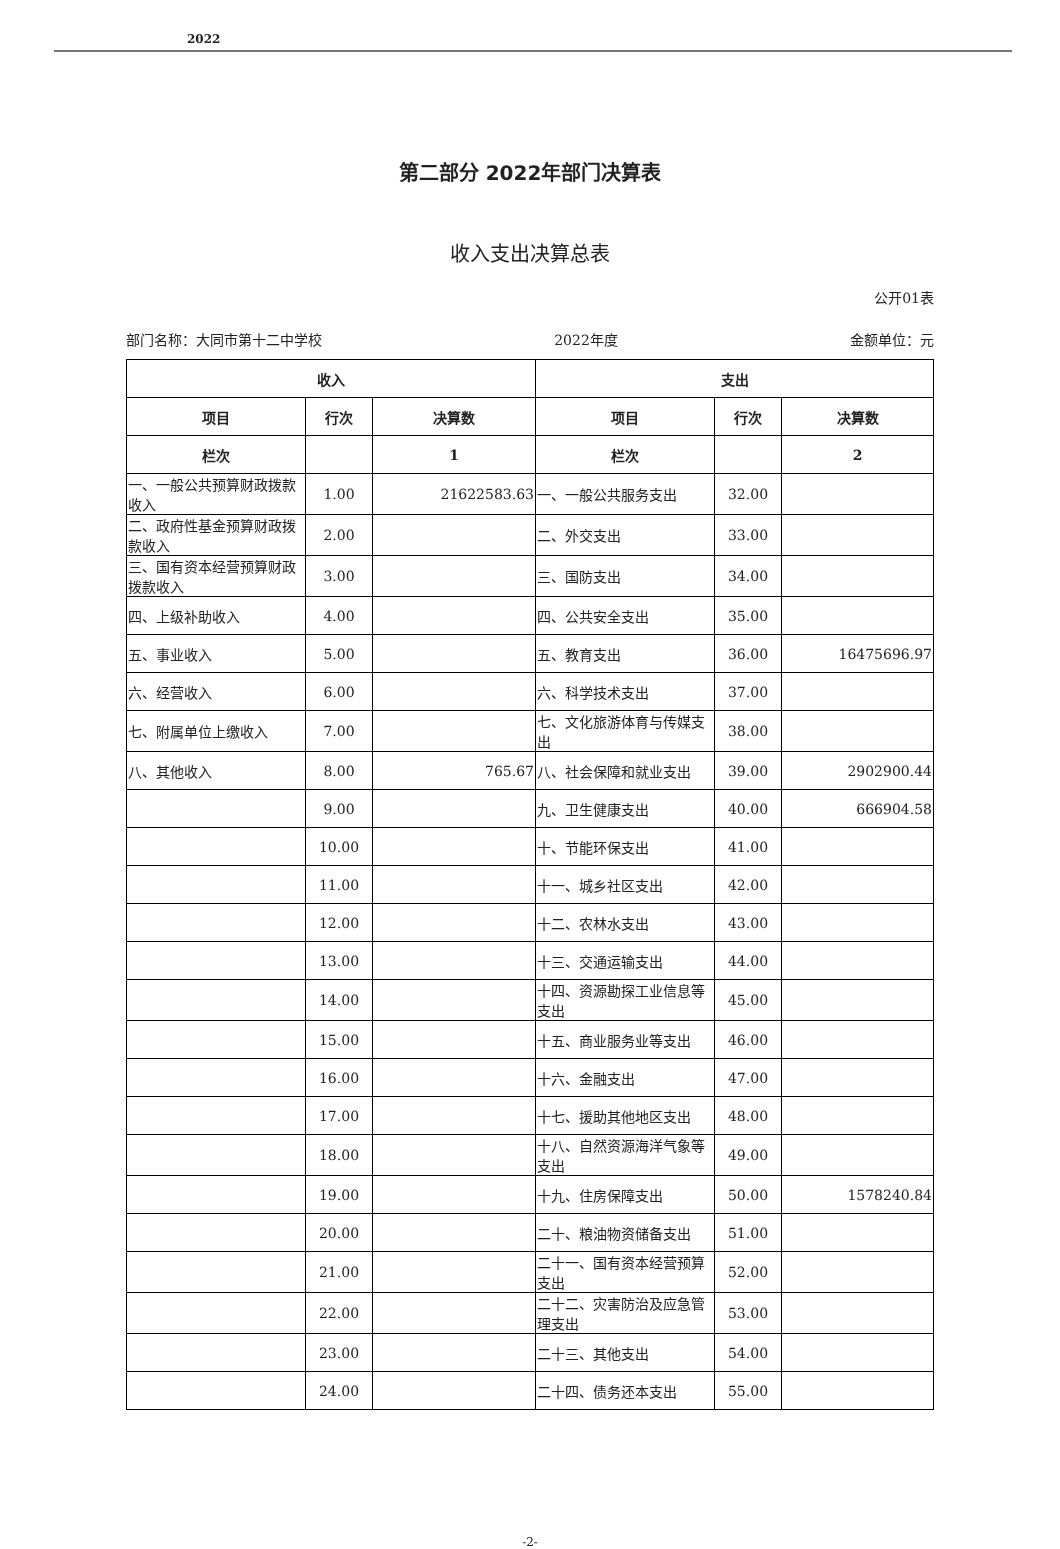2022
第二部分 2022年部门决算表
收入支出决算总表
公开01表
部门名称：大同市第十二中学校 2022年度 金额单位：元
| 收入 | | | 支出 | | |
| --- | --- | --- | --- | --- | --- |
| 项目 | 行次 | 决算数 | 项目 | 行次 | 决算数 |
| 栏次 | | 1 | 栏次 | | 2 |
| 一、一般公共预算财政拨款收入 | 1.00 | 21622583.63 | 一、一般公共服务支出 | 32.00 | |
| 二、政府性基金预算财政拨款收入 | 2.00 | | 二、外交支出 | 33.00 | |
| 三、国有资本经营预算财政拨款收入 | 3.00 | | 三、国防支出 | 34.00 | |
| 四、上级补助收入 | 4.00 | | 四、公共安全支出 | 35.00 | |
| 五、事业收入 | 5.00 | | 五、教育支出 | 36.00 | 16475696.97 |
| 六、经营收入 | 6.00 | | 六、科学技术支出 | 37.00 | |
| 七、附属单位上缴收入 | 7.00 | | 七、文化旅游体育与传媒支出 | 38.00 | |
| 八、其他收入 | 8.00 | 765.67 | 八、社会保障和就业支出 | 39.00 | 2902900.44 |
| | 9.00 | | 九、卫生健康支出 | 40.00 | 666904.58 |
| | 10.00 | | 十、节能环保支出 | 41.00 | |
| | 11.00 | | 十一、城乡社区支出 | 42.00 | |
| | 12.00 | | 十二、农林水支出 | 43.00 | |
| | 13.00 | | 十三、交通运输支出 | 44.00 | |
| | 14.00 | | 十四、资源勘探工业信息等支出 | 45.00 | |
| | 15.00 | | 十五、商业服务业等支出 | 46.00 | |
| | 16.00 | | 十六、金融支出 | 47.00 | |
| | 17.00 | | 十七、援助其他地区支出 | 48.00 | |
| | 18.00 | | 十八、自然资源海洋气象等支出 | 49.00 | |
| | 19.00 | | 十九、住房保障支出 | 50.00 | 1578240.84 |
| | 20.00 | | 二十、粮油物资储备支出 | 51.00 | |
| | 21.00 | | 二十一、国有资本经营预算支出 | 52.00 | |
| | 22.00 | | 二十二、灾害防治及应急管理支出 | 53.00 | |
| | 23.00 | | 二十三、其他支出 | 54.00 | |
| | 24.00 | | 二十四、债务还本支出 | 55.00 | |
-2-